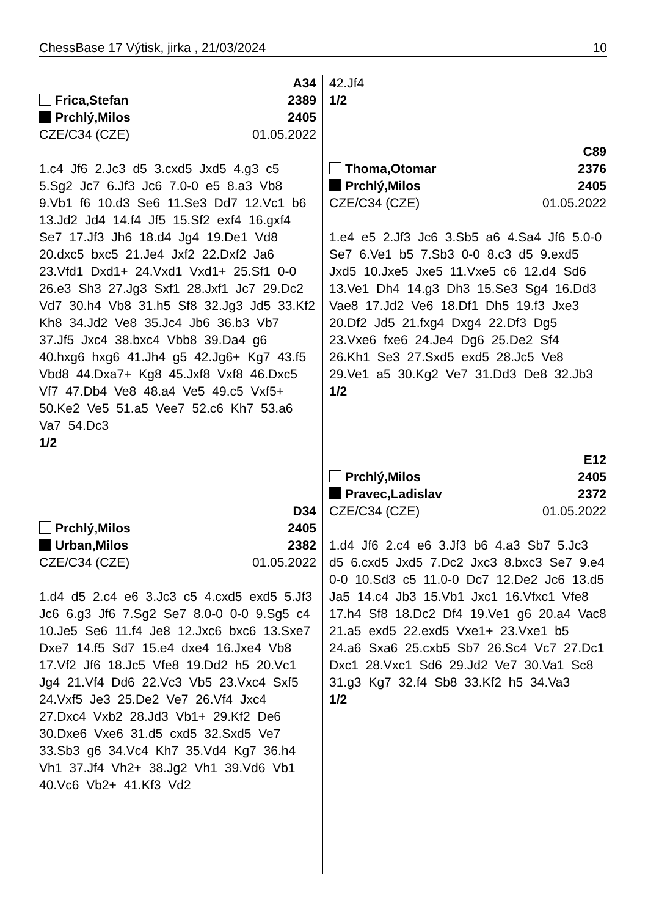ChessBase 17 Výtisk, jirka , 21/03/2024 10
A34
Frica,Stefan 2389
Prchlý,Milos 2405
CZE/C34 (CZE) 01.05.2022
1.c4 Jf6 2.Jc3 d5 3.cxd5 Jxd5 4.g3 c5 5.Sg2 Jc7 6.Jf3 Jc6 7.0-0 e5 8.a3 Vb8 9.Vb1 f6 10.d3 Se6 11.Se3 Dd7 12.Vc1 b6 13.Jd2 Jd4 14.f4 Jf5 15.Sf2 exf4 16.gxf4 Se7 17.Jf3 Jh6 18.d4 Jg4 19.De1 Vd8 20.dxc5 bxc5 21.Je4 Jxf2 22.Dxf2 Ja6 23.Vfd1 Dxd1+ 24.Vxd1 Vxd1+ 25.Sf1 0-0 26.e3 Sh3 27.Jg3 Sxf1 28.Jxf1 Jc7 29.Dc2 Vd7 30.h4 Vb8 31.h5 Sf8 32.Jg3 Jd5 33.Kf2 Kh8 34.Jd2 Ve8 35.Jc4 Jb6 36.b3 Vb7 37.Jf5 Jxc4 38.bxc4 Vbb8 39.Da4 g6 40.hxg6 hxg6 41.Jh4 g5 42.Jg6+ Kg7 43.f5 Vbd8 44.Dxa7+ Kg8 45.Jxf8 Vxf8 46.Dxc5 Vf7 47.Db4 Ve8 48.a4 Ve5 49.c5 Vxf5+ 50.Ke2 Ve5 51.a5 Vee7 52.c6 Kh7 53.a6 Va7 54.Dc3
1/2
D34
Prchlý,Milos 2405
Urban,Milos 2382
CZE/C34 (CZE) 01.05.2022
1.d4 d5 2.c4 e6 3.Jc3 c5 4.cxd5 exd5 5.Jf3 Jc6 6.g3 Jf6 7.Sg2 Se7 8.0-0 0-0 9.Sg5 c4 10.Je5 Se6 11.f4 Je8 12.Jxc6 bxc6 13.Sxe7 Dxe7 14.f5 Sd7 15.e4 dxe4 16.Jxe4 Vb8 17.Vf2 Jf6 18.Jc5 Vfe8 19.Dd2 h5 20.Vc1 Jg4 21.Vf4 Dd6 22.Vc3 Vb5 23.Vxc4 Sxf5 24.Vxf5 Je3 25.De2 Ve7 26.Vf4 Jxc4 27.Dxc4 Vxb2 28.Jd3 Vb1+ 29.Kf2 De6 30.Dxe6 Vxe6 31.d5 cxd5 32.Sxd5 Ve7 33.Sb3 g6 34.Vc4 Kh7 35.Vd4 Kg7 36.h4 Vh1 37.Jf4 Vh2+ 38.Jg2 Vh1 39.Vd6 Vb1 40.Vc6 Vb2+ 41.Kf3 Vd2
42.Jf4
1/2
C89
Thoma,Otomar 2376
Prchlý,Milos 2405
CZE/C34 (CZE) 01.05.2022
1.e4 e5 2.Jf3 Jc6 3.Sb5 a6 4.Sa4 Jf6 5.0-0 Se7 6.Ve1 b5 7.Sb3 0-0 8.c3 d5 9.exd5 Jxd5 10.Jxe5 Jxe5 11.Vxe5 c6 12.d4 Sd6 13.Ve1 Dh4 14.g3 Dh3 15.Se3 Sg4 16.Dd3 Vae8 17.Jd2 Ve6 18.Df1 Dh5 19.f3 Jxe3 20.Df2 Jd5 21.fxg4 Dxg4 22.Df3 Dg5 23.Vxe6 fxe6 24.Je4 Dg6 25.De2 Sf4 26.Kh1 Se3 27.Sxd5 exd5 28.Jc5 Ve8 29.Ve1 a5 30.Kg2 Ve7 31.Dd3 De8 32.Jb3
1/2
E12
Prchlý,Milos 2405
Pravec,Ladislav 2372
CZE/C34 (CZE) 01.05.2022
1.d4 Jf6 2.c4 e6 3.Jf3 b6 4.a3 Sb7 5.Jc3 d5 6.cxd5 Jxd5 7.Dc2 Jxc3 8.bxc3 Se7 9.e4 0-0 10.Sd3 c5 11.0-0 Dc7 12.De2 Jc6 13.d5 Ja5 14.c4 Jb3 15.Vb1 Jxc1 16.Vfxc1 Vfe8 17.h4 Sf8 18.Dc2 Df4 19.Ve1 g6 20.a4 Vac8 21.a5 exd5 22.exd5 Vxe1+ 23.Vxe1 b5 24.a6 Sxa6 25.cxb5 Sb7 26.Sc4 Vc7 27.Dc1 Dxc1 28.Vxc1 Sd6 29.Jd2 Ve7 30.Va1 Sc8 31.g3 Kg7 32.f4 Sb8 33.Kf2 h5 34.Va3
1/2